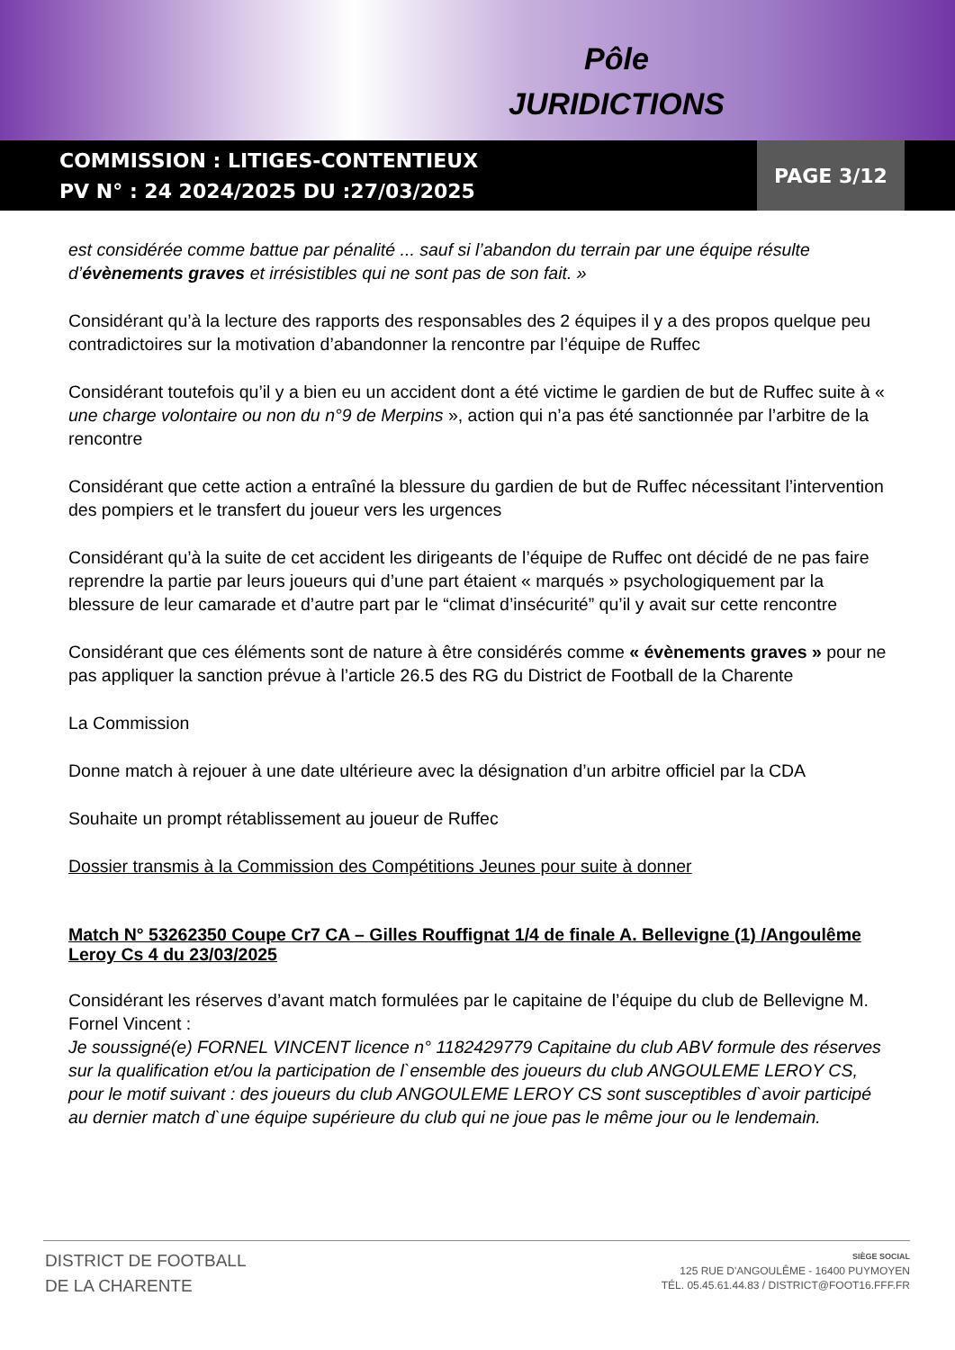Pôle
JURIDICTIONS
COMMISSION : LITIGES-CONTENTIEUX
PV N° : 24 2024/2025 DU :27/03/2025
PAGE 3/12
est considérée comme battue par pénalité ... sauf si l’abandon du terrain par une équipe résulte d’évènements graves et irrésistibles qui ne sont pas de son fait. »
Considérant qu’à la lecture des rapports des responsables des 2 équipes il y a des propos quelque peu contradictoires sur la motivation d’abandonner la rencontre par l’équipe de Ruffec
Considérant toutefois qu’il y a bien eu un accident dont a été victime le gardien de but de Ruffec suite à « une charge volontaire ou non du n°9 de Merpins », action qui n’a pas été sanctionnée par l’arbitre de la rencontre
Considérant que cette action a entraîné la blessure du gardien de but de Ruffec nécessitant l’intervention des pompiers et le transfert du joueur vers les urgences
Considérant qu’à la suite de cet accident les dirigeants de l’équipe de Ruffec ont décidé de ne pas faire reprendre la partie par leurs joueurs qui d’une part étaient « marqués » psychologiquement par la blessure de leur camarade et d’autre part par le “climat d’insécurité” qu’il y avait sur cette rencontre
Considérant que ces éléments sont de nature à être considérés comme « évènements graves » pour ne pas appliquer la sanction prévue à l’article 26.5 des RG du District de Football de la Charente
La Commission
Donne match à rejouer à une date ultérieure avec la désignation d’un arbitre officiel par la CDA
Souhaite un prompt rétablissement au joueur de Ruffec
Dossier transmis à la Commission des Compétitions Jeunes pour suite à donner
Match N° 53262350 Coupe Cr7 CA – Gilles Rouffignat 1/4 de finale A. Bellevigne (1) /Angoulême Leroy Cs 4 du 23/03/2025
Considérant les réserves d’avant match formulées par le capitaine de l’équipe du club de Bellevigne M. Fornel Vincent :
Je soussigné(e) FORNEL VINCENT licence n° 1182429779 Capitaine du club ABV formule des réserves sur la qualification et/ou la participation de l`ensemble des joueurs du club ANGOULEME LEROY CS, pour le motif suivant : des joueurs du club ANGOULEME LEROY CS sont susceptibles d`avoir participé au dernier match d`une équipe supérieure du club qui ne joue pas le même jour ou le lendemain.
DISTRICT DE FOOTBALL
DE LA CHARENTE
SIÈGE SOCIAL
125 RUE D'ANGOULÊME - 16400 PUYMOYEN
TÉL. 05.45.61.44.83 / DISTRICT@FOOT16.FFF.FR